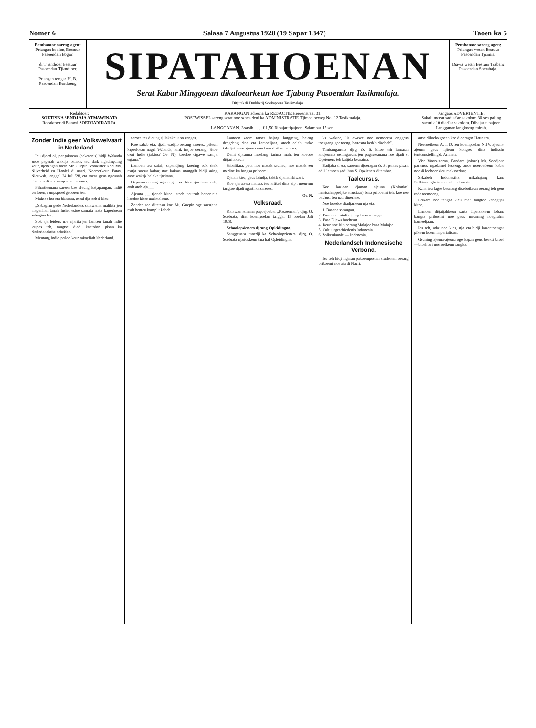Nomer 6 Salasa 7 Augustus 1928 (19 Sapar 1347) Taoen ka 5
Pembantoe sareng agen:
Priangan koelon, Bestuur Pasoendan Bogor.
di Tjiandjoer Bestuur Pasoendan Tjiandjoer.
Priangan tengah H. B. Pasoendan Bandoeng
SIPATAHOENAN
Serat Kabar Minggoean dikaloearkeun koe Tjabang Pasoendan Tasikmalaja.
Ditjitak di Drukkerij Soekapoera Tasikmalaja.
Pembantoe sareng agen:
Priangan wetan Bestuur Pasoendan Tjiamis.
Djawa wetan Bestuur Tjabang Pasoendan Soerabaja.
Redaktoer:
SOETISNA SENDJAJA ATMAWINATA
Redaktoer di Batawi SOERIADIRADJA.
KARANGAN adresna ka REDACTIE Heerenstraat 31.
POSTWISSEL sareng serat noe sanes deui ka ADMINISTRATIE Tjimoeloeweg No. 12 Tasikmalaja.
LANGGANAN. 3 sasih . . . . f 1,50 Dibajar tipajoen. Salambar 15 sen.
Pangaos ADVERTENTIE:
Sakali moeat sadiad'ar sakolom 30 sen paling saeutik 10 diad'ar sakolom. Dibajar ti pajoen
Langganan langkoeng mirah.
Zonder Indie geen Volkswelvaart in Nederland.
Ieu djoed ol, pangakoean (beketenis) hidji Walanda anoe pagerah wakitja balaka, teu daek ngadingding kelir, djenengan toean Mr. Guepin, voorzitter Ned. My. Nijverheid en Handel di nagri. Noeroetkeun Batav. Nieuwsb. tanggal 24 Juli '28, eta toean geus ngeunah biantara dina koempoelan taoenna.
Pihartieunana saroea bae djeung katjapangan, Indië verloren, rampspoed geboren tea.
Maksoedna eta biantara, moal dja oeh ti kieu:
„Sabagian gede Nederlanders salawasna maliktir jen magenhan tanah Indie, estoe samata mata kaperloean sabagian bae.
Sok aja leiders noe njarita jen lamoen tanah Indie leupas teh, tangtoe djadi kaatohan pisan ka Nederlandsche arbeider.
Memang Indie perloe keur sakoeliah Nederland.
saroea teu djeung njilakakeun so rangan.
Koe sabab eta, djadi wadjib oerang sareres, pikeun kaperloean nagri Walanda, anak intjoe oerang, kitoe deui Indie (jaktos? Oe. N), koedoe digawe saenja enjana.”
Lamoen teu salah, sapandjang koering sok daek matja soerat kabar, nae kakara manggih hidji asing anoe waktja balaka tjaritana.
Oepama oerang ngadenge noe kieu tjaritana mah, atoh atoh aja......
Ajeuna ..... tjonah kitoe, atoeh neuteuh bener nja koedoe kitoe narimakeun.
Zonder noe ditataan koe Mr. Guepin oge saenjana mah henteu komplit kabeh.
Lamoen kaom tatoer hajang langgeng, hajang dengdeng dina eta kamoeljaan, atoeh oelah make taladjak anoe ajeuna noe keur dipilampah tea.
Demi djalanna moelang tarima mah, teu koedoe ditjaritakeun.
Sabalikna, peta noe matak seuneu, noe matak teu medioe ka bangsa priboemi.
Djalan kieu, geus laindja, taktik djaman kiwari.
Koe aja atawa maraos ieu artikel dina Sip.. meureun tangtoe djadi ngarti ka sareres.
Oe. N.
Volksraad.
Kalawan asmana pagoejoeban „Pasoendan”, djrg. O. Soebrata, dina koempoelan tanggal 15 boelan Juli 1928.
Schoolopzieners djeung Opleidingna.
Sanggeusna moedji ka Schoolopzieners, djrg. O. Soebrata njarioskeun tina hal Opleidingna.
ka waktoe, lir awewe noe oemoerna enggeus toeggang goenoeng, hartosna kedah dirobah”.
Timbanganana djrg. O. S. kitoe teh lantaran andjeunna oeningaeun, jen pagaweanana noe djadi S. Opzieners teh katjida beuratna.
Kadjaba ti eta, saoerna djoeragan O. S. pantes pisan, adil, lamoen gadjihna S. Opzieners ditambah.
Taalcursus.
Koe kaajaan djaman ajeuna (Koloniaal maatschappelijke structuur) basa priboemi teh, koe noe bagaus, teu pati diperiere.
Noe koedoe diadjarkeun nja eta:
1. Basana sorangan.
2. Basa noe patali djeung basa sorangan.
3. Basa Djawa boeheun.
4. Keur noe lain oerang Malajoe basa Malajoe.
5. Cultuurgeschiedenis Indonesia.
6. Volkenkunde — Indonesia.
Nederlandsch Indonesische Verbond.
Ieu teh hidji ngaran pakoempoelan studenten oerang priboemi noe aja di Nagri.
anoe diloeloegoean koe djoeragan Hatta tea.
Noeroetkeun A. I. D. ieu koempoelan N.I.V. ajeuna-ajeuna geus njieun kongres dina Indische tentoonstelling d. Arnhem.
Vice Voorzitterna, Bendara (ndoro) Mr. Soedjono parantos ngadamel lesseng, anoe noeroetkeun kabar noe di loehoer kieu maksoedna:
Sakabeh Indonesiërs mikahajang kana Zelfstandigheidna tanah Indonesia.
Kana ieu lagee beunang disebotkeun oerang teh geus rada toemoeng.
Perkara noe tangsa kieu mah tangtoe kabagtjag kitoe.
Lamoen ditjatjahkeun sarta dipersakeun lobana bangsa priboemi noe geus meunang noegrahan kamoeljaan.
Ieu teh, adat noe kieu, nja eta hidji kaoentoengan pikeun koem imperialisten.
Geuning ajeuna-ajeuna oge kapan geus boekti broeh—broeh ari noeroetkeun sangka.